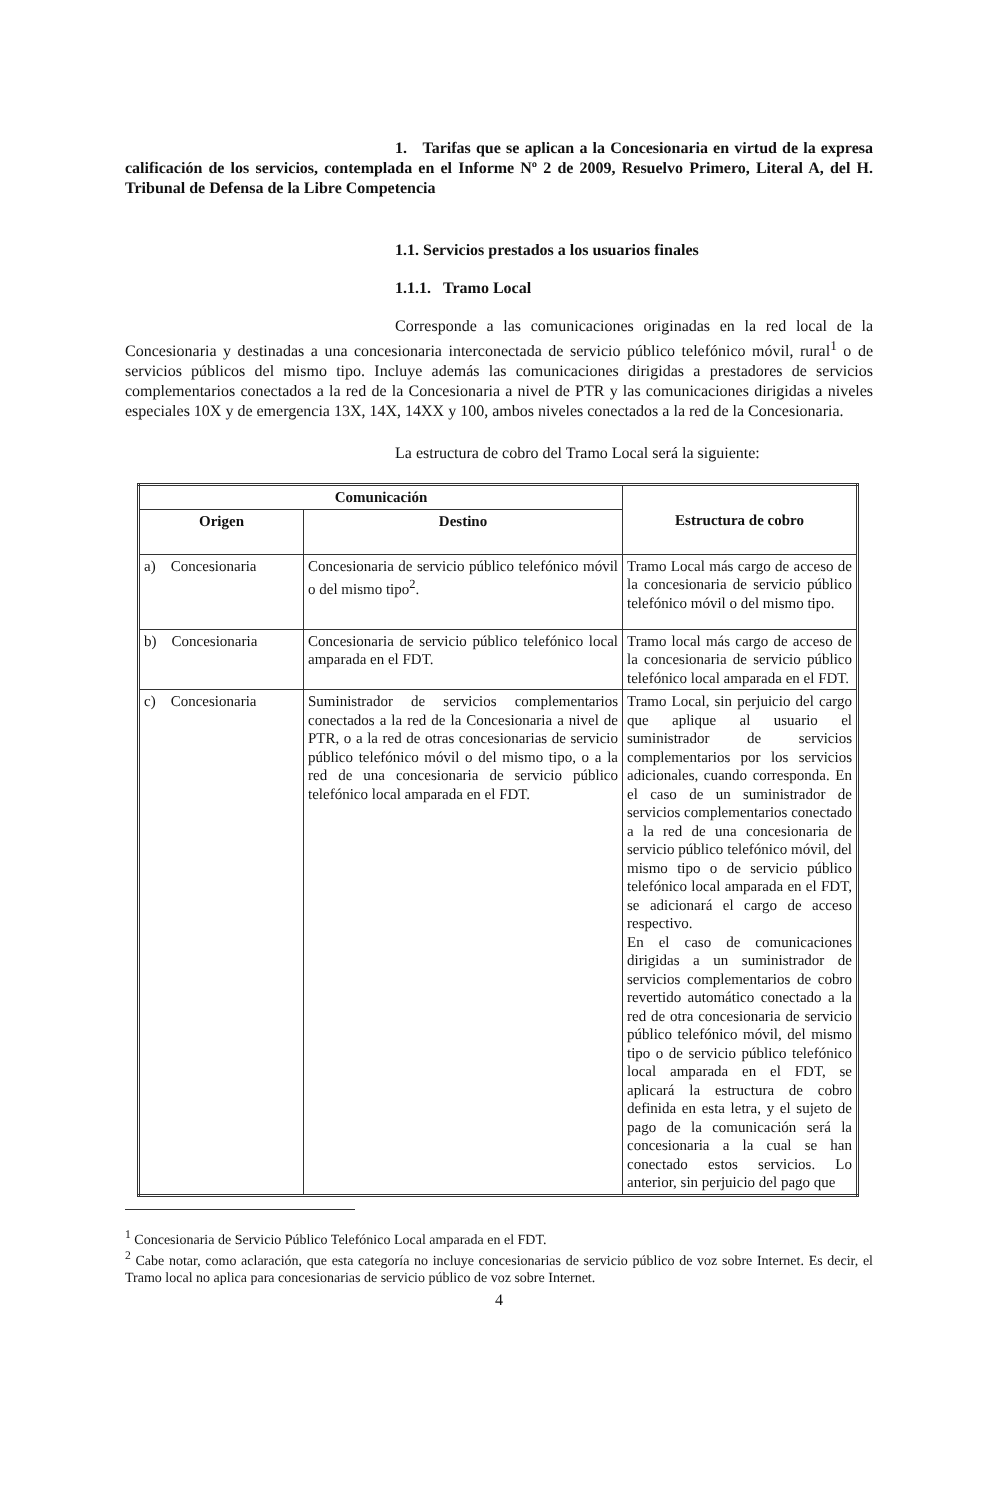1. Tarifas que se aplican a la Concesionaria en virtud de la expresa calificación de los servicios, contemplada en el Informe Nº 2 de 2009, Resuelvo Primero, Literal A, del H. Tribunal de Defensa de la Libre Competencia
1.1. Servicios prestados a los usuarios finales
1.1.1. Tramo Local
Corresponde a las comunicaciones originadas en la red local de la Concesionaria y destinadas a una concesionaria interconectada de servicio público telefónico móvil, rural<sup>1</sup> o de servicios públicos del mismo tipo. Incluye además las comunicaciones dirigidas a prestadores de servicios complementarios conectados a la red de la Concesionaria a nivel de PTR y las comunicaciones dirigidas a niveles especiales 10X y de emergencia 13X, 14X, 14XX y 100, ambos niveles conectados a la red de la Concesionaria.
La estructura de cobro del Tramo Local será la siguiente:
| Comunicación | | Estructura de cobro |
| --- | --- | --- |
| Origen | Destino | |
| a) Concesionaria | Concesionaria de servicio público telefónico móvil o del mismo tipo<sup>2</sup>. | Tramo Local más cargo de acceso de la concesionaria de servicio público telefónico móvil o del mismo tipo. |
| b) Concesionaria | Concesionaria de servicio público telefónico local amparada en el FDT. | Tramo local más cargo de acceso de la concesionaria de servicio público telefónico local amparada en el FDT. |
| c) Concesionaria | Suministrador de servicios complementarios conectados a la red de la Concesionaria a nivel de PTR, o a la red de otras concesionarias de servicio público telefónico móvil o del mismo tipo, o a la red de una concesionaria de servicio público telefónico local amparada en el FDT. | Tramo Local, sin perjuicio del cargo que aplique al usuario el suministrador de servicios complementarios por los servicios adicionales, cuando corresponda. En el caso de un suministrador de servicios complementarios conectado a la red de una concesionaria de servicio público telefónico móvil, del mismo tipo o de servicio público telefónico local amparada en el FDT, se adicionará el cargo de acceso respectivo. En el caso de comunicaciones dirigidas a un suministrador de servicios complementarios de cobro revertido automático conectado a la red de otra concesionaria de servicio público telefónico móvil, del mismo tipo o de servicio público telefónico local amparada en el FDT, se aplicará la estructura de cobro definida en esta letra, y el sujeto de pago de la comunicación será la concesionaria a la cual se han conectado estos servicios. Lo anterior, sin perjuicio del pago que |
<sup>1</sup> Concesionaria de Servicio Público Telefónico Local amparada en el FDT.
<sup>2</sup> Cabe notar, como aclaración, que esta categoría no incluye concesionarias de servicio público de voz sobre Internet. Es decir, el Tramo local no aplica para concesionarias de servicio público de voz sobre Internet.
4